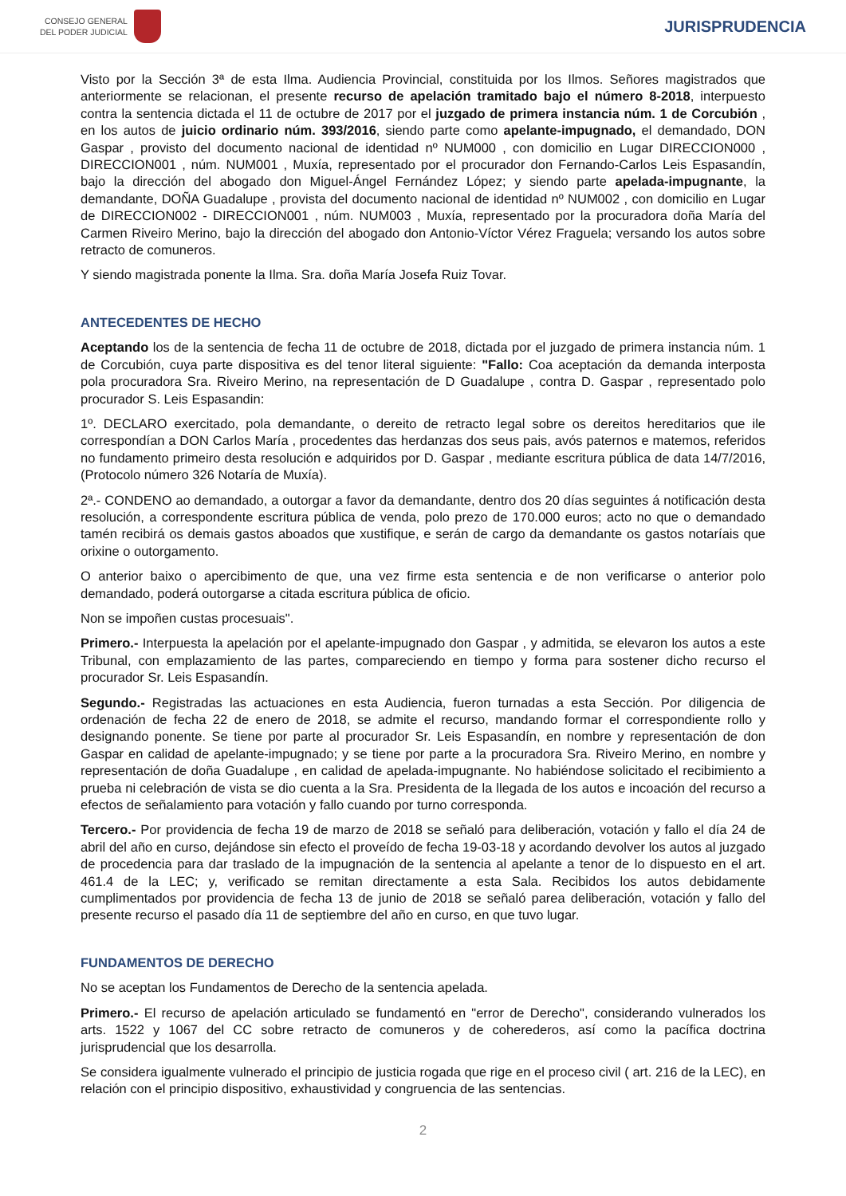CONSEJO GENERAL
DEL PODER JUDICIAL
JURISPRUDENCIA
Visto por la Sección 3ª de esta Ilma. Audiencia Provincial, constituida por los Ilmos. Señores magistrados que anteriormente se relacionan, el presente recurso de apelación tramitado bajo el número 8-2018, interpuesto contra la sentencia dictada el 11 de octubre de 2017 por el juzgado de primera instancia núm. 1 de Corcubión , en los autos de juicio ordinario núm. 393/2016, siendo parte como apelante-impugnado, el demandado, DON Gaspar , provisto del documento nacional de identidad nº NUM000 , con domicilio en Lugar DIRECCION000 , DIRECCION001 , núm. NUM001 , Muxía, representado por el procurador don Fernando-Carlos Leis Espasandín, bajo la dirección del abogado don Miguel-Ángel Fernández López; y siendo parte apelada-impugnante, la demandante, DOÑA Guadalupe , provista del documento nacional de identidad nº NUM002 , con domicilio en Lugar de DIRECCION002 - DIRECCION001 , núm. NUM003 , Muxía, representado por la procuradora doña María del Carmen Riveiro Merino, bajo la dirección del abogado don Antonio-Víctor Vérez Fraguela; versando los autos sobre retracto de comuneros.
Y siendo magistrada ponente la Ilma. Sra. doña María Josefa Ruiz Tovar.
ANTECEDENTES DE HECHO
Aceptando los de la sentencia de fecha 11 de octubre de 2018, dictada por el juzgado de primera instancia núm. 1 de Corcubión, cuya parte dispositiva es del tenor literal siguiente: "Fallo: Coa aceptación da demanda interposta pola procuradora Sra. Riveiro Merino, na representación de D Guadalupe , contra D. Gaspar , representado polo procurador S. Leis Espasandin:
1º. DECLARO exercitado, pola demandante, o dereito de retracto legal sobre os dereitos hereditarios que ile correspondían a DON Carlos María , procedentes das herdanzas dos seus pais, avós paternos e matemos, referidos no fundamento primeiro desta resolución e adquiridos por D. Gaspar , mediante escritura pública de data 14/7/2016, (Protocolo número 326 Notaría de Muxía).
2ª.- CONDENO ao demandado, a outorgar a favor da demandante, dentro dos 20 días seguintes á notificación desta resolución, a correspondente escritura pública de venda, polo prezo de 170.000 euros; acto no que o demandado tamén recibirá os demais gastos aboados que xustifique, e serán de cargo da demandante os gastos notaríais que orixine o outorgamento.
O anterior baixo o apercibimento de que, una vez firme esta sentencia e de non verificarse o anterior polo demandado, poderá outorgarse a citada escritura pública de oficio.
Non se impoñen custas procesuais".
Primero.- Interpuesta la apelación por el apelante-impugnado don Gaspar , y admitida, se elevaron los autos a este Tribunal, con emplazamiento de las partes, compareciendo en tiempo y forma para sostener dicho recurso el procurador Sr. Leis Espasandín.
Segundo.- Registradas las actuaciones en esta Audiencia, fueron turnadas a esta Sección. Por diligencia de ordenación de fecha 22 de enero de 2018, se admite el recurso, mandando formar el correspondiente rollo y designando ponente. Se tiene por parte al procurador Sr. Leis Espasandín, en nombre y representación de don Gaspar en calidad de apelante-impugnado; y se tiene por parte a la procuradora Sra. Riveiro Merino, en nombre y representación de doña Guadalupe , en calidad de apelada-impugnante. No habiéndose solicitado el recibimiento a prueba ni celebración de vista se dio cuenta a la Sra. Presidenta de la llegada de los autos e incoación del recurso a efectos de señalamiento para votación y fallo cuando por turno corresponda.
Tercero.- Por providencia de fecha 19 de marzo de 2018 se señaló para deliberación, votación y fallo el día 24 de abril del año en curso, dejándose sin efecto el proveído de fecha 19-03-18 y acordando devolver los autos al juzgado de procedencia para dar traslado de la impugnación de la sentencia al apelante a tenor de lo dispuesto en el art. 461.4 de la LEC; y, verificado se remitan directamente a esta Sala. Recibidos los autos debidamente cumplimentados por providencia de fecha 13 de junio de 2018 se señaló parea deliberación, votación y fallo del presente recurso el pasado día 11 de septiembre del año en curso, en que tuvo lugar.
FUNDAMENTOS DE DERECHO
No se aceptan los Fundamentos de Derecho de la sentencia apelada.
Primero.- El recurso de apelación articulado se fundamentó en "error de Derecho", considerando vulnerados los arts. 1522 y 1067 del CC sobre retracto de comuneros y de coherederos, así como la pacífica doctrina jurisprudencial que los desarrolla.
Se considera igualmente vulnerado el principio de justicia rogada que rige en el proceso civil ( art. 216 de la LEC), en relación con el principio dispositivo, exhaustividad y congruencia de las sentencias.
2